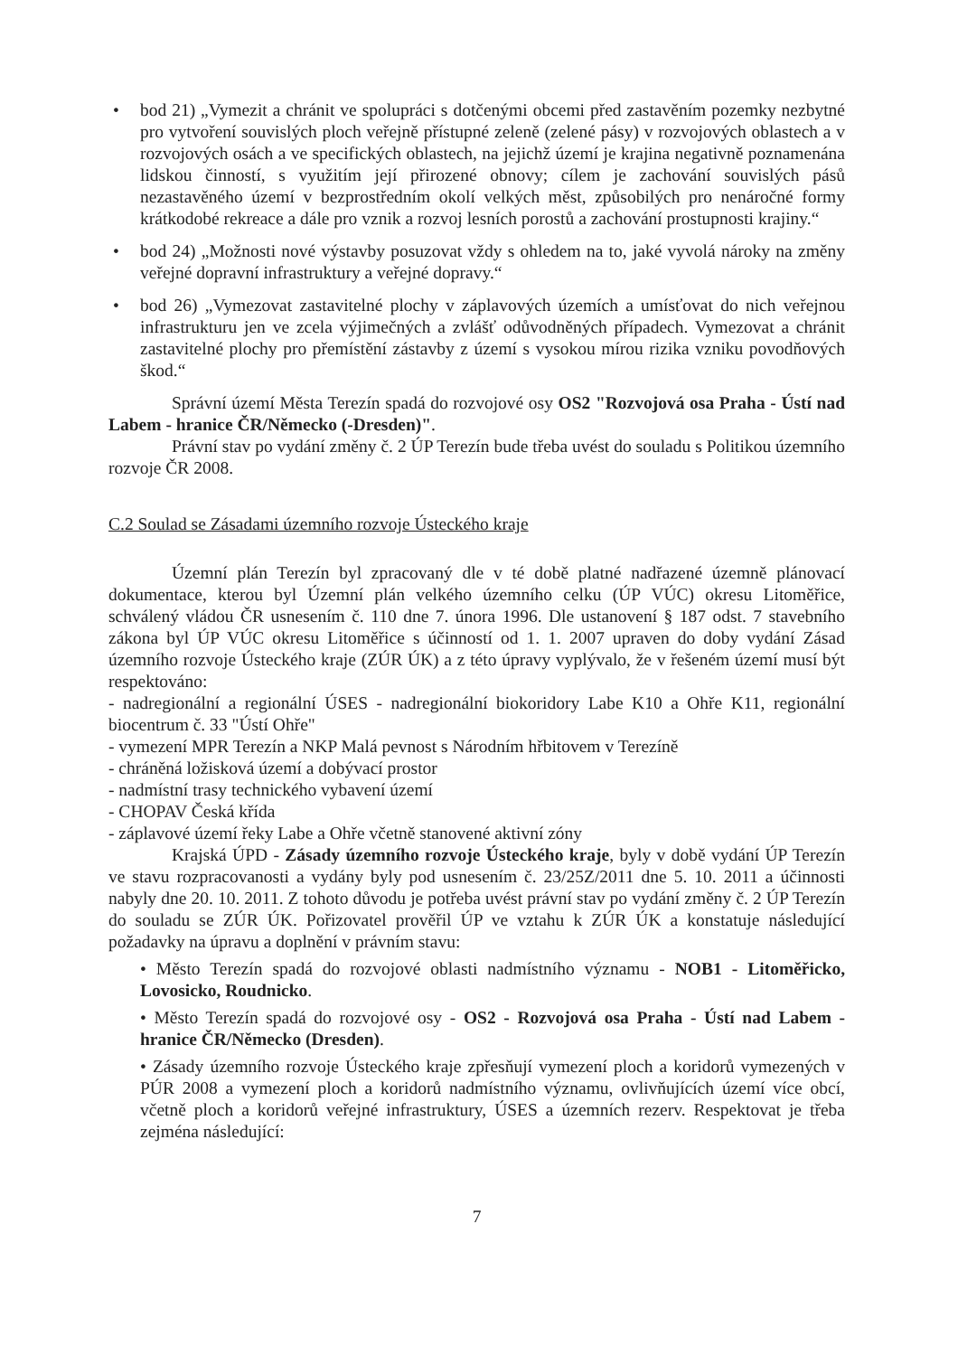• bod 21) „Vymezit a chránit ve spolupráci s dotčenými obcemi před zastavěním pozemky nezbytné pro vytvoření souvislých ploch veřejně přístupné zeleně (zelené pásy) v rozvojových oblastech a v rozvojových osách a ve specifických oblastech, na jejichž území je krajina negativně poznamenána lidskou činností, s využitím její přirozené obnovy; cílem je zachování souvislých pásů nezastavěného území v bezprostředním okolí velkých měst, způsobilých pro nenáročné formy krátkodobé rekreace a dále pro vznik a rozvoj lesních porostů a zachování prostupnosti krajiny.“
• bod 24) „Možnosti nové výstavby posuzovat vždy s ohledem na to, jaké vyvolá nároky na změny veřejné dopravní infrastruktury a veřejné dopravy.“
• bod 26) „Vymezovat zastavitelné plochy v záplavových územích a umísťovat do nich veřejnou infrastrukturu jen ve zcela výjimečných a zvlášť odůvodněných případech. Vymezovat a chránit zastavitelné plochy pro přemístění zástavby z území s vysokou mírou rizika vzniku povodňových škod.“
Správní území Města Terezín spadá do rozvojové osy OS2 "Rozvojová osa Praha - Ústí nad Labem - hranice ČR/Německo (-Dresden)".
Právní stav po vydání změny č. 2 ÚP Terezín bude třeba uvést do souladu s Politikou územního rozvoje ČR 2008.
C.2 Soulad se Zásadami územního rozvoje Ústeckého kraje
Územní plán Terezín byl zpracovaný dle v té době platné nadřazené územně plánovací dokumentace, kterou byl Územní plán velkého územního celku (ÚP VÚC) okresu Litoměřice, schválený vládou ČR usnesením č. 110 dne 7. února 1996. Dle ustanovení § 187 odst. 7 stavebního zákona byl ÚP VÚC okresu Litoměřice s účinností od 1. 1. 2007 upraven do doby vydání Zásad územního rozvoje Ústeckého kraje (ZÚR ÚK) a z této úpravy vyplývalo, že v řešeném území musí být respektováno:
- nadregionální a regionální ÚSES - nadregionální biokoridory Labe K10 a Ohře K11, regionální biocentrum č. 33 "Ústí Ohře"
- vymezení MPR Terezín a NKP Malá pevnost s Národním hřbitovem v Terezíně
- chráněná ložisková území a dobývací prostor
- nadmístní trasy technického vybavení území
- CHOPAV Česká křída
- záplavové území řeky Labe a Ohře včetně stanovené aktivní zóny
Krajská ÚPD - Zásady územního rozvoje Ústeckého kraje, byly v době vydání ÚP Terezín ve stavu rozpracovanosti a vydány byly pod usnesením č. 23/25Z/2011 dne 5. 10. 2011 a účinnosti nabyly dne 20. 10. 2011. Z tohoto důvodu je potřeba uvést právní stav po vydání změny č. 2 ÚP Terezín do souladu se ZÚR ÚK. Pořizovatel prověřil ÚP ve vztahu k ZÚR ÚK a konstatuje následující požadavky na úpravu a doplnění v právním stavu:
• Město Terezín spadá do rozvojové oblasti nadmístního významu - NOB1 - Litoměřicko, Lovosicko, Roudnicko.
• Město Terezín spadá do rozvojové osy - OS2 - Rozvojová osa Praha - Ústí nad Labem - hranice ČR/Německo (Dresden).
• Zásady územního rozvoje Ústeckého kraje zpřesňují vymezení ploch a koridorů vymezených v PÚR 2008 a vymezení ploch a koridorů nadmístního významu, ovlivňujících území více obcí, včetně ploch a koridorů veřejné infrastruktury, ÚSES a územních rezerv. Respektovat je třeba zejména následující:
7